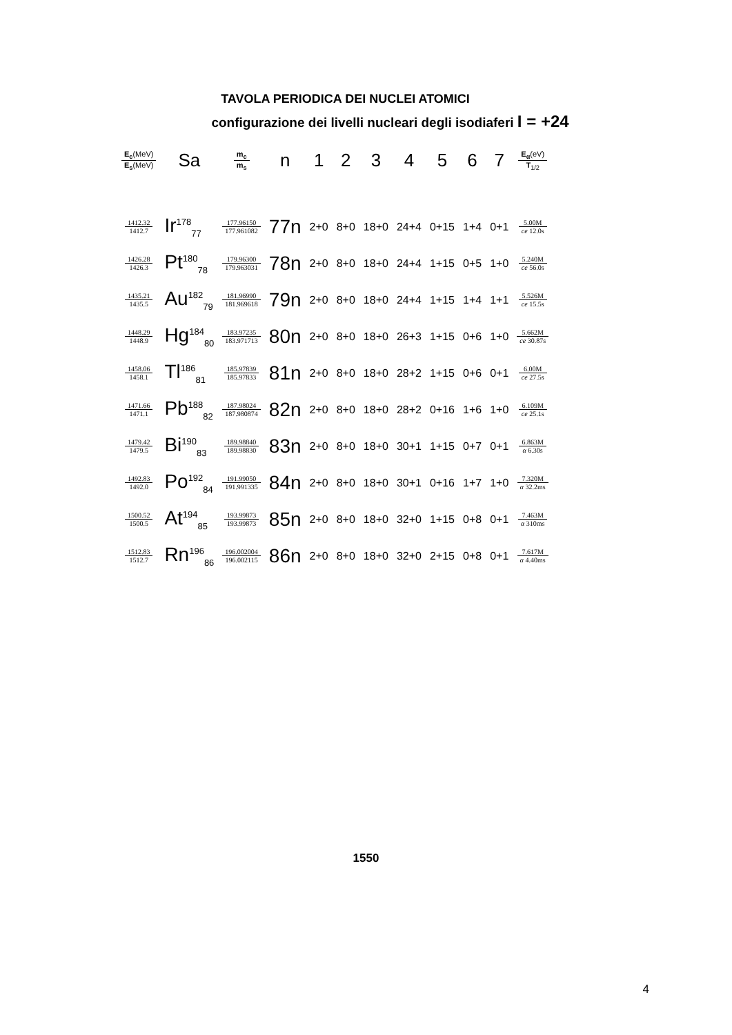TAVOLA PERIODICA DEI NUCLEI ATOMICI
configurazione dei livelli nucleari degli isodiaferi I = +24
| E<sub>c</sub> (MeV) E<sub>s</sub> (MeV) | Sa | m<sub>c</sub> m<sub>s</sub> | n | 1 | 2 | 3 | 4 | 5 | 6 | 7 | E<sub>α</sub> (eV) T<sub>1/2</sub> |
| --- | --- | --- | --- | --- | --- | --- | --- | --- | --- | --- | --- |
| 1412.32 1412.7 | Ir<sup>178</sup><sub>77</sub> | 177.96150 177.961082 | 77n | 2+0 | 8+0 | 18+0 | 24+4 | 0+15 | 1+4 | 0+1 | 5.00M ce 12.0s |
| 1426.28 1426.3 | Pt<sup>180</sup><sub>78</sub> | 179.96300 179.963031 | 78n | 2+0 | 8+0 | 18+0 | 24+4 | 1+15 | 0+5 | 1+0 | 5.240M ce 56.0s |
| 1435.21 1435.5 | Au<sup>182</sup><sub>79</sub> | 181.96990 181.969618 | 79n | 2+0 | 8+0 | 18+0 | 24+4 | 1+15 | 1+4 | 1+1 | 5.526M ce 15.5s |
| 1448.29 1448.9 | Hg<sup>184</sup><sub>80</sub> | 183.97235 183.971713 | 80n | 2+0 | 8+0 | 18+0 | 26+3 | 1+15 | 0+6 | 1+0 | 5.662M ce 30.87s |
| 1458.06 1458.1 | Tl<sup>186</sup><sub>81</sub> | 185.97839 185.97833 | 81n | 2+0 | 8+0 | 18+0 | 28+2 | 1+15 | 0+6 | 0+1 | 6.00M ce 27.5s |
| 1471.66 1471.1 | Pb<sup>188</sup><sub>82</sub> | 187.98024 187.980874 | 82n | 2+0 | 8+0 | 18+0 | 28+2 | 0+16 | 1+6 | 1+0 | 6.109M ce 25.1s |
| 1479.42 1479.5 | Bi<sup>190</sup><sub>83</sub> | 189.98840 189.98830 | 83n | 2+0 | 8+0 | 18+0 | 30+1 | 1+15 | 0+7 | 0+1 | 6.863M α 6.30s |
| 1492.83 1492.0 | Po<sup>192</sup><sub>84</sub> | 191.99050 191.991335 | 84n | 2+0 | 8+0 | 18+0 | 30+1 | 0+16 | 1+7 | 1+0 | 7.320M α 32.2ms |
| 1500.52 1500.5 | At<sup>194</sup><sub>85</sub> | 193.99873 193.99873 | 85n | 2+0 | 8+0 | 18+0 | 32+0 | 1+15 | 0+8 | 0+1 | 7.463M α 310ms |
| 1512.83 1512.7 | Rn<sup>196</sup><sub>86</sub> | 196.002004 196.002115 | 86n | 2+0 | 8+0 | 18+0 | 32+0 | 2+15 | 0+8 | 0+1 | 7.617M α 4.40ms |
1550
4